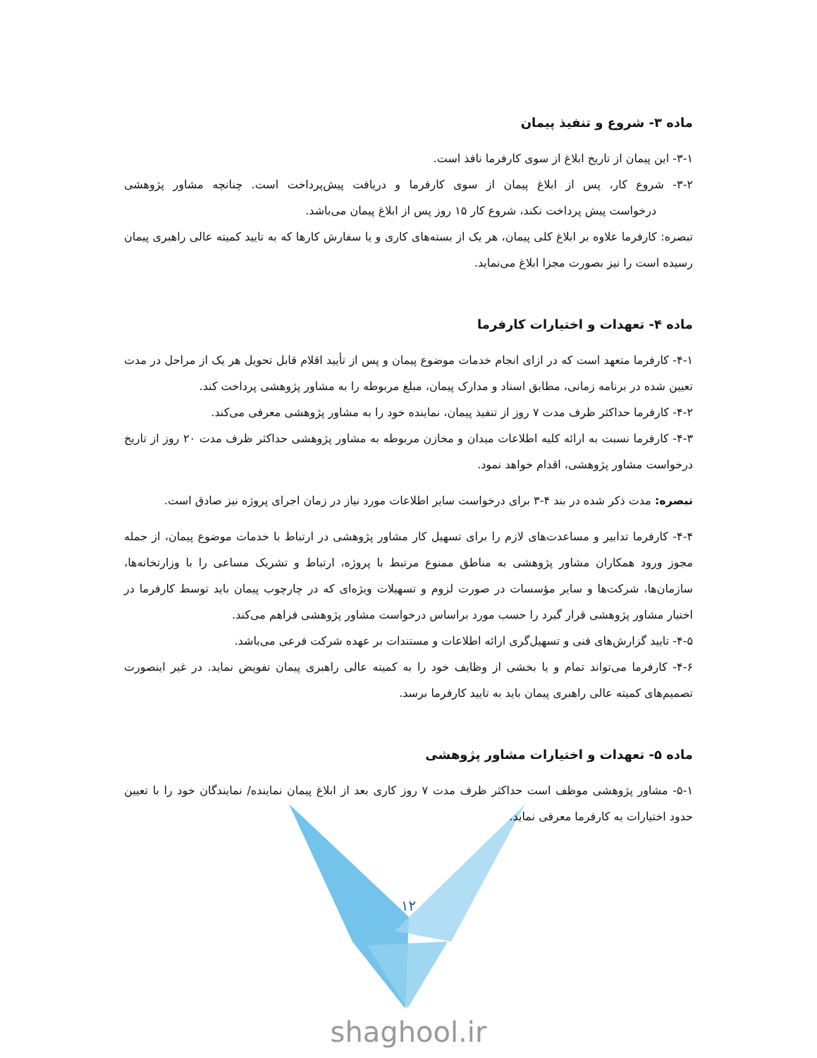ماده ۳- شروع و تنفیذ پیمان
۳-۱- این پیمان از تاریخ ابلاغ از سوی کارفرما نافذ است.
۳-۲- شروع کار، پس از ابلاغ پیمان از سوی کارفرما و دریافت پیش‌پرداخت است. چنانچه مشاور پژوهشی درخواست پیش پرداخت نکند، شروع کار ۱۵ روز پس از ابلاغ پیمان می‌باشد.
تبصره: کارفرما علاوه بر ابلاغ کلی پیمان، هر یک از بسته‌های کاری و یا سفارش کارها که به تایید کمیته عالی راهبری پیمان رسیده است را نیز بصورت مجزا ابلاغ می‌نماید.
ماده ۴- تعهدات و اختیارات کارفرما
۴-۱- کارفرما متعهد است که در ازای انجام خدمات موضوع پیمان و پس از تأیید اقلام قابل تحویل هر یک از مراحل در مدت تعیین شده در برنامه زمانی، مطابق اسناد و مدارک پیمان، مبلغ مربوطه را به مشاور پژوهشی پرداخت کند.
۴-۲- کارفرما حداکثر ظرف مدت ۷ روز از تنفیذ پیمان، نماینده خود را به مشاور پژوهشی معرفی می‌کند.
۴-۳- کارفرما نسبت به ارائه کلیه اطلاعات میدان و مخازن مربوطه به مشاور پژوهشی حداکثر ظرف مدت ۲۰ روز از تاریخ درخواست مشاور پژوهشی، اقدام خواهد نمود.
تبصره: مدت ذکر شده در بند ۴-۳ برای درخواست سایر اطلاعات مورد نیاز در زمان اجرای پروژه نیز صادق است.
۴-۴- کارفرما تدابیر و مساعدت‌های لازم را برای تسهیل کار مشاور پژوهشی در ارتباط با خدمات موضوع پیمان، از جمله مجوز ورود همکاران مشاور پژوهشی به مناطق ممنوع مرتبط با پروژه، ارتباط و تشریک مساعی را با وزارتخانه‌ها، سازمان‌ها، شرکت‌ها و سایر مؤسسات در صورت لزوم و تسهیلات ویژه‌ای که در چارچوب پیمان باید توسط کارفرما در اختیار مشاور پژوهشی قرار گیرد را حسب مورد براساس درخواست مشاور پژوهشی فراهم می‌کند.
۴-۵- تایید گزارش‌های فنی و تسهیل‌گری ارائه اطلاعات و مستندات بر عهده شرکت فرعی می‌باشد.
۴-۶- کارفرما می‌تواند تمام و یا بخشی از وظایف خود را به کمیته عالی راهبری پیمان تفویض نماید. در غیر اینصورت تصمیم‌های کمیته عالی راهبری پیمان باید به تایید کارفرما برسد.
ماده ۵- تعهدات و اختیارات مشاور پژوهشی
۵-۱- مشاور پژوهشی موظف است حداکثر ظرف مدت ۷ روز کاری بعد از ابلاغ پیمان نماینده/ نمایندگان خود را با تعیین حدود اختیارات به کارفرما معرفی نماید.
۱۲
shaghool.ir